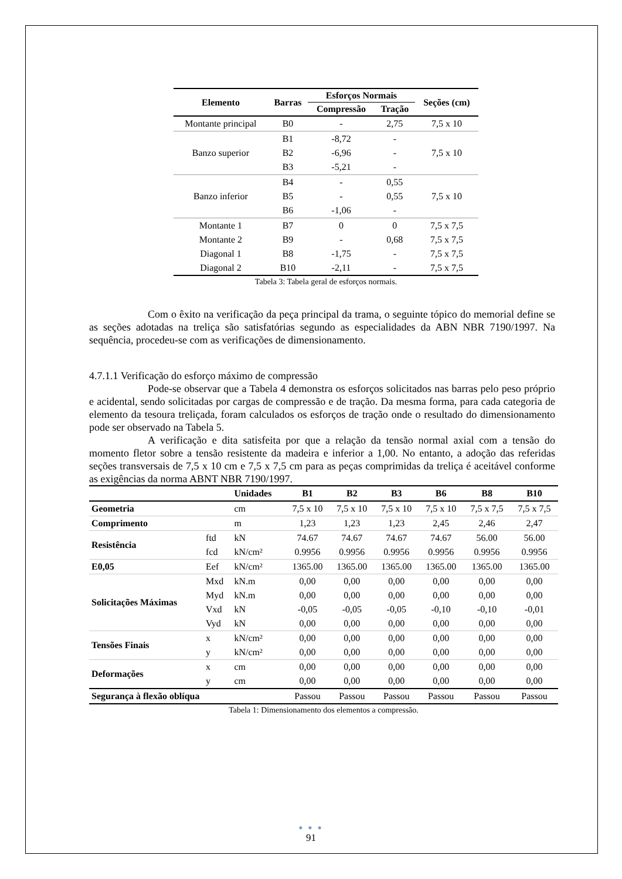| Elemento | Barras | Esforços Normais | | Seções (cm) |
| --- | --- | --- | --- | --- |
| | | Compressão | Tração | |
| Montante principal | B0 | - | 2,75 | 7,5 x 10 |
| Banzo superior | B1 | -8,72 | - | 7,5 x 10 |
| | B2 | -6,96 | - | |
| | B3 | -5,21 | - | |
| Banzo inferior | B4 | - | 0,55 | 7,5 x 10 |
| | B5 | - | 0,55 | |
| | B6 | -1,06 | - | |
| Montante 1 | B7 | 0 | 0 | 7,5 x 7,5 |
| Montante 2 | B9 | - | 0,68 | 7,5 x 7,5 |
| Diagonal 1 | B8 | -1,75 | - | 7,5 x 7,5 |
| Diagonal 2 | B10 | -2,11 | - | 7,5 x 7,5 |
Tabela 3: Tabela geral de esforços normais.
Com o êxito na verificação da peça principal da trama, o seguinte tópico do memorial define se as seções adotadas na treliça são satisfatórias segundo as especialidades da ABN NBR 7190/1997. Na sequência, procedeu-se com as verificações de dimensionamento.
4.7.1.1 Verificação do esforço máximo de compressão
Pode-se observar que a Tabela 4 demonstra os esforços solicitados nas barras pelo peso próprio e acidental, sendo solicitadas por cargas de compressão e de tração. Da mesma forma, para cada categoria de elemento da tesoura treliçada, foram calculados os esforços de tração onde o resultado do dimensionamento pode ser observado na Tabela 5.
A verificação e dita satisfeita por que a relação da tensão normal axial com a tensão do momento fletor sobre a tensão resistente da madeira e inferior a 1,00. No entanto, a adoção das referidas seções transversais de 7,5 x 10 cm e 7,5 x 7,5 cm para as peças comprimidas da treliça é aceitável conforme as exigências da norma ABNT NBR 7190/1997.
| | | Unidades | B1 | B2 | B3 | B6 | B8 | B10 |
| --- | --- | --- | --- | --- | --- | --- | --- | --- |
| Geometria | | cm | 7,5 x 10 | 7,5 x 10 | 7,5 x 10 | 7,5 x 10 | 7,5 x 7,5 | 7,5 x 7,5 |
| Comprimento | | m | 1,23 | 1,23 | 1,23 | 2,45 | 2,46 | 2,47 |
| Resistência | ftd | kN | 74.67 | 74.67 | 74.67 | 74.67 | 56.00 | 56.00 |
| | fcd | kN/cm² | 0.9956 | 0.9956 | 0.9956 | 0.9956 | 0.9956 | 0.9956 |
| E0,05 | Eef | kN/cm² | 1365.00 | 1365.00 | 1365.00 | 1365.00 | 1365.00 | 1365.00 |
| Solicitações Máximas | Mxd | kN.m | 0,00 | 0,00 | 0,00 | 0,00 | 0,00 | 0,00 |
| | Myd | kN.m | 0,00 | 0,00 | 0,00 | 0,00 | 0,00 | 0,00 |
| | Vxd | kN | -0,05 | -0,05 | -0,05 | -0,10 | -0,10 | -0,01 |
| | Vyd | kN | 0,00 | 0,00 | 0,00 | 0,00 | 0,00 | 0,00 |
| Tensões Finais | x | kN/cm² | 0,00 | 0,00 | 0,00 | 0,00 | 0,00 | 0,00 |
| | y | kN/cm² | 0,00 | 0,00 | 0,00 | 0,00 | 0,00 | 0,00 |
| Deformações | x | cm | 0,00 | 0,00 | 0,00 | 0,00 | 0,00 | 0,00 |
| | y | cm | 0,00 | 0,00 | 0,00 | 0,00 | 0,00 | 0,00 |
| Segurança à flexão oblíqua | | | Passou | Passou | Passou | Passou | Passou | Passou |
Tabela 1: Dimensionamento dos elementos a compressão.
● ● ●
91